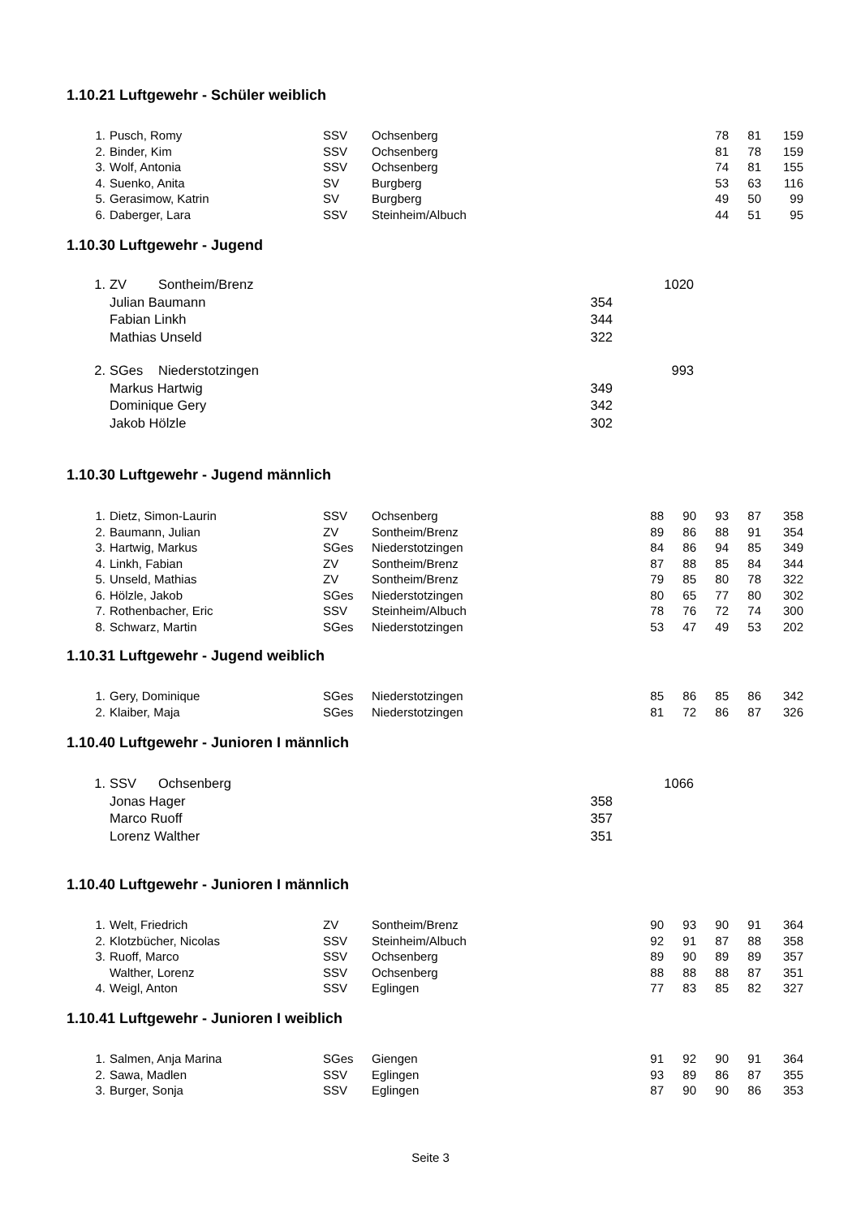1.10.21 Luftgewehr - Schüler weiblich
| 1. | Pusch, Romy | SSV | Ochsenberg | | | 78 | 81 | 159 |
| 2. | Binder, Kim | SSV | Ochsenberg | | | 81 | 78 | 159 |
| 3. | Wolf, Antonia | SSV | Ochsenberg | | | 74 | 81 | 155 |
| 4. | Suenko, Anita | SV | Burgberg | | | 53 | 63 | 116 |
| 5. | Gerasimow, Katrin | SV | Burgberg | | | 49 | 50 | 99 |
| 6. | Daberger, Lara | SSV | Steinheim/Albuch | | | 44 | 51 | 95 |
1.10.30 Luftgewehr - Jugend
| 1. | ZV | Sontheim/Brenz | | 1020 |
| | Julian Baumann | | 354 | |
| | Fabian Linkh | | 344 | |
| | Mathias Unseld | | 322 | |
| 2. | SGes | Niederstotzingen | | 993 |
| | Markus Hartwig | | 349 | |
| | Dominique Gery | | 342 | |
| | Jakob Hölzle | | 302 | |
1.10.30 Luftgewehr - Jugend männlich
| 1. | Dietz, Simon-Laurin | SSV | Ochsenberg | 88 | 90 | 93 | 87 | 358 |
| 2. | Baumann, Julian | ZV | Sontheim/Brenz | 89 | 86 | 88 | 91 | 354 |
| 3. | Hartwig, Markus | SGes | Niederstotzingen | 84 | 86 | 94 | 85 | 349 |
| 4. | Linkh, Fabian | ZV | Sontheim/Brenz | 87 | 88 | 85 | 84 | 344 |
| 5. | Unseld, Mathias | ZV | Sontheim/Brenz | 79 | 85 | 80 | 78 | 322 |
| 6. | Hölzle, Jakob | SGes | Niederstotzingen | 80 | 65 | 77 | 80 | 302 |
| 7. | Rothenbacher, Eric | SSV | Steinheim/Albuch | 78 | 76 | 72 | 74 | 300 |
| 8. | Schwarz, Martin | SGes | Niederstotzingen | 53 | 47 | 49 | 53 | 202 |
1.10.31 Luftgewehr - Jugend weiblich
| 1. | Gery, Dominique | SGes | Niederstotzingen | 85 | 86 | 85 | 86 | 342 |
| 2. | Klaiber, Maja | SGes | Niederstotzingen | 81 | 72 | 86 | 87 | 326 |
1.10.40 Luftgewehr - Junioren I männlich
| 1. | SSV | Ochsenberg | | 1066 |
| | Jonas Hager | | 358 | |
| | Marco Ruoff | | 357 | |
| | Lorenz Walther | | 351 | |
1.10.40 Luftgewehr - Junioren I männlich
| 1. | Welt, Friedrich | ZV | Sontheim/Brenz | 90 | 93 | 90 | 91 | 364 |
| 2. | Klotzbücher, Nicolas | SSV | Steinheim/Albuch | 92 | 91 | 87 | 88 | 358 |
| 3. | Ruoff, Marco | SSV | Ochsenberg | 89 | 90 | 89 | 89 | 357 |
| | Walther, Lorenz | SSV | Ochsenberg | 88 | 88 | 88 | 87 | 351 |
| 4. | Weigl, Anton | SSV | Eglingen | 77 | 83 | 85 | 82 | 327 |
1.10.41 Luftgewehr - Junioren I weiblich
| 1. | Salmen, Anja Marina | SGes | Giengen | 91 | 92 | 90 | 91 | 364 |
| 2. | Sawa, Madlen | SSV | Eglingen | 93 | 89 | 86 | 87 | 355 |
| 3. | Burger, Sonja | SSV | Eglingen | 87 | 90 | 90 | 86 | 353 |
Seite 3